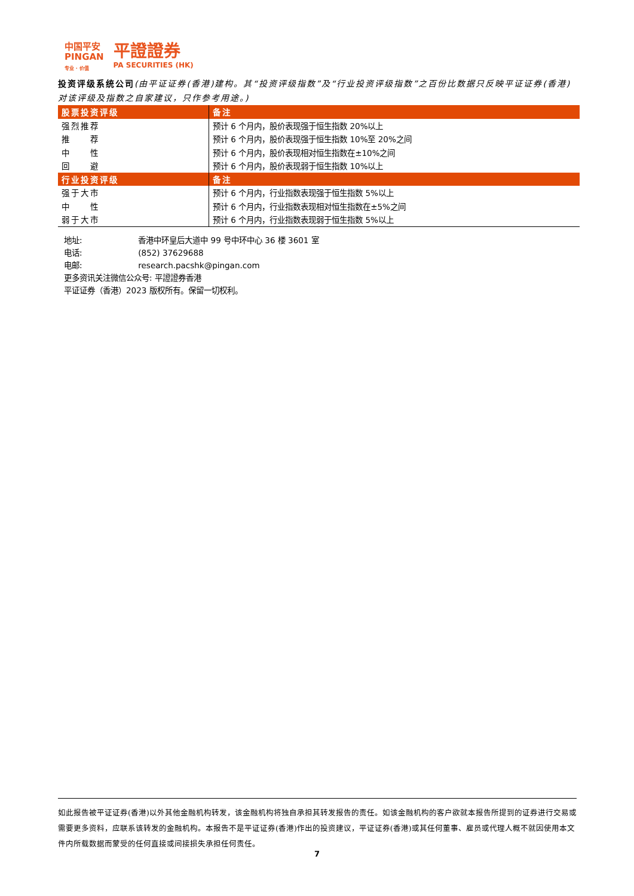中国平安
PINGAN
专业 · 价值
平證證券
PA SECURITIES (HK)
投资评级系统公司(由平证证券(香港)建构。其“投资评级指数”及“行业投资评级指数”之百份比数据只反映平证证券(香港)对该评级及指数之自家建议，只作参考用途。)
| 股票投资评级 | 备注 |
| --- | --- |
| 强烈推荐 | 预计 6 个月内，股价表现强于恒生指数 20%以上 |
| 推 荐 | 预计 6 个月内，股价表现强于恒生指数 10%至 20%之间 |
| 中 性 | 预计 6 个月内，股价表现相对恒生指数在±10%之间 |
| 回 避 | 预计 6 个月内，股价表现弱于恒生指数 10%以上 |
| 行业投资评级 | 备注 |
| 强于大市 | 预计 6 个月内，行业指数表现强于恒生指数 5%以上 |
| 中 性 | 预计 6 个月内，行业指数表现相对恒生指数在±5%之间 |
| 弱于大市 | 预计 6 个月内，行业指数表现弱于恒生指数 5%以上 |
地址: 香港中环皇后大道中 99 号中环中心 36 楼 3601 室
电话: (852) 37629688
电邮: research.pacshk@pingan.com
更多资讯关注微信公众号: 平證證券香港
平证证券（香港）2023 版权所有。保留一切权利。
如此报告被平证证券(香港)以外其他金融机构转发，该金融机构将独自承担其转发报告的责任。如该金融机构的客户欲就本报告所提到的证券进行交易或需要更多资料，应联系该转发的金融机构。本报告不是平证证券(香港)作出的投资建议，平证证券(香港)或其任何董事、雇员或代理人概不就因使用本文件内所载数据而蒙受的任何直接或间接损失承担任何责任。
7